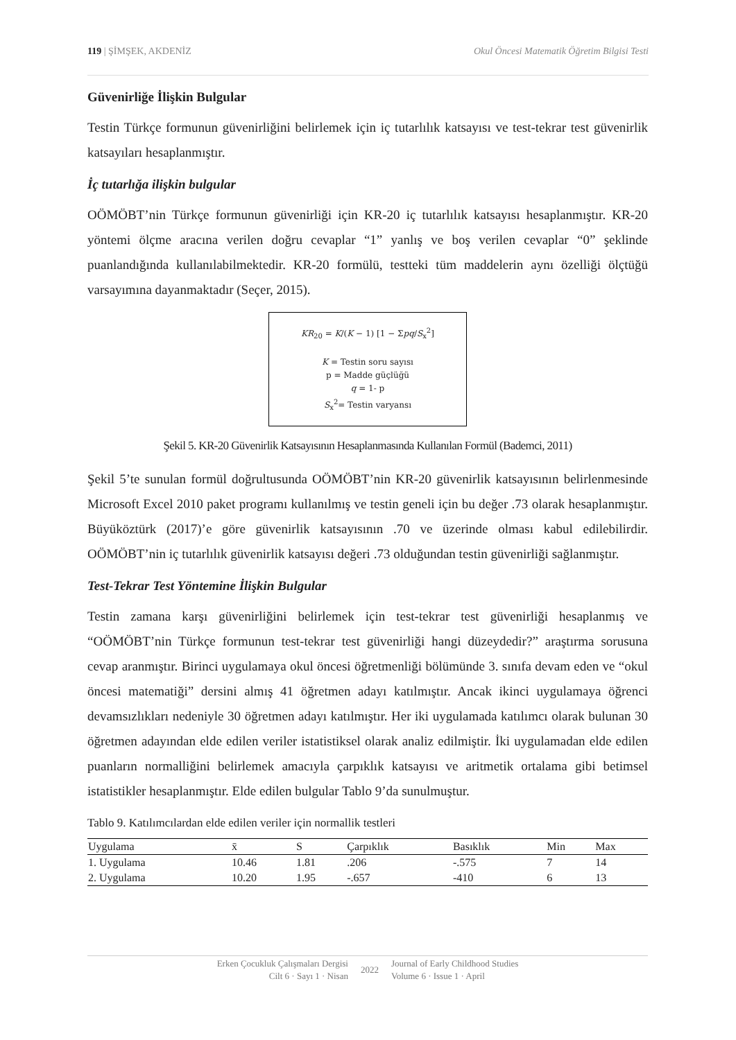119 | ŞİMŞEK, AKDENİZ Okul Öncesi Matematik Öğretim Bilgisi Testi
Güvenirliğe İlişkin Bulgular
Testin Türkçe formunun güvenirliğini belirlemek için iç tutarlılık katsayısı ve test-tekrar test güvenirlik katsayıları hesaplanmıştır.
İç tutarlığa ilişkin bulgular
OÖMÖBT’nin Türkçe formunun güvenirliği için KR-20 iç tutarlılık katsayısı hesaplanmıştır. KR-20 yöntemi ölçme aracına verilen doğru cevaplar “1” yanlış ve boş verilen cevaplar “0” şeklinde puanlandığında kullanılabilmektedir. KR-20 formülü, testteki tüm maddelerin aynı özelliği ölçtüğü varsayımına dayanmaktadır (Seçer, 2015).
KR<sub>20</sub> = K/(K − 1) [1 − Σpq/S<sub>x</sub><sup>2</sup>]
K = Testin soru sayısı
p = Madde güçlüğü
q = 1- p
S<sub>x</sub><sup>2</sup>= Testin varyansı
Şekil 5. KR-20 Güvenirlik Katsayısının Hesaplanmasında Kullanılan Formül (Bademci, 2011)
Şekil 5’te sunulan formül doğrultusunda OÖMÖBT’nin KR-20 güvenirlik katsayısının belirlenmesinde Microsoft Excel 2010 paket programı kullanılmış ve testin geneli için bu değer .73 olarak hesaplanmıştır. Büyüköztürk (2017)’e göre güvenirlik katsayısının .70 ve üzerinde olması kabul edilebilirdir. OÖMÖBT’nin iç tutarlılık güvenirlik katsayısı değeri .73 olduğundan testin güvenirliği sağlanmıştır.
Test-Tekrar Test Yöntemine İlişkin Bulgular
Testin zamana karşı güvenirliğini belirlemek için test-tekrar test güvenirliği hesaplanmış ve “OÖMÖBT’nin Türkçe formunun test-tekrar test güvenirliği hangi düzeydedir?” araştırma sorusuna cevap aranmıştır. Birinci uygulamaya okul öncesi öğretmenliği bölümünde 3. sınıfa devam eden ve “okul öncesi matematiği” dersini almış 41 öğretmen adayı katılmıştır. Ancak ikinci uygulamaya öğrenci devamsızlıkları nedeniyle 30 öğretmen adayı katılmıştır. Her iki uygulamada katılımcı olarak bulunan 30 öğretmen adayından elde edilen veriler istatistiksel olarak analiz edilmiştir. İki uygulamadan elde edilen puanların normalliğini belirlemek amacıyla çarpıklık katsayısı ve aritmetik ortalama gibi betimsel istatistikler hesaplanmıştır. Elde edilen bulgular Tablo 9’da sunulmuştur.
Tablo 9. Katılımcılardan elde edilen veriler için normallik testleri
| Uygulama | x̄ | S | Çarpıklık | Basıklık | Min | Max |
| --- | --- | --- | --- | --- | --- | --- |
| 1. Uygulama | 10.46 | 1.81 | .206 | -.575 | 7 | 14 |
| 2. Uygulama | 10.20 | 1.95 | -.657 | -410 | 6 | 13 |
Erken Çocukluk Çalışmaları Dergisi
Cilt 6 · Sayı 1 · Nisan
2022
Journal of Early Childhood Studies
Volume 6 · Issue 1 · April